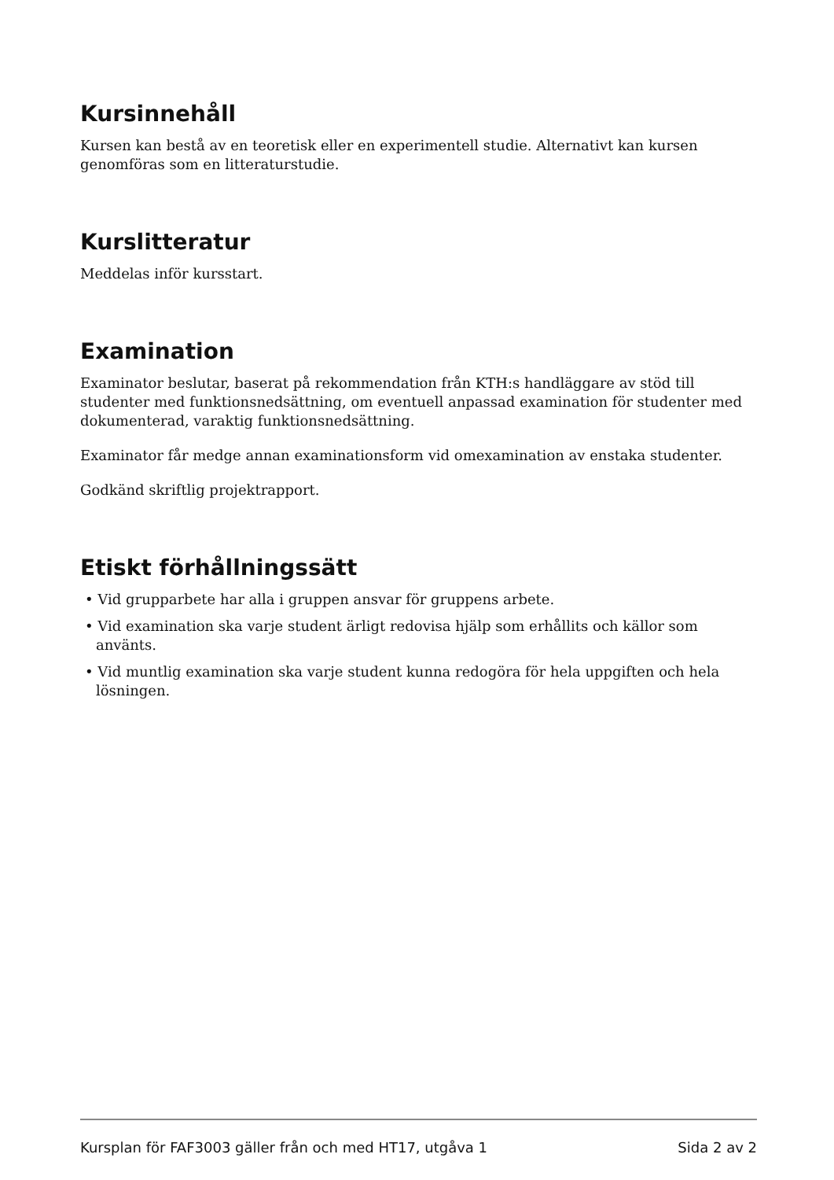Kursinnehåll
Kursen kan bestå av en teoretisk eller en experimentell studie. Alternativt kan kursen genomföras som en litteraturstudie.
Kurslitteratur
Meddelas inför kursstart.
Examination
Examinator beslutar, baserat på rekommendation från KTH:s handläggare av stöd till studenter med funktionsnedsättning, om eventuell anpassad examination för studenter med dokumenterad, varaktig funktionsnedsättning.
Examinator får medge annan examinationsform vid omexamination av enstaka studenter.
Godkänd skriftlig projektrapport.
Etiskt förhållningssätt
• Vid grupparbete har alla i gruppen ansvar för gruppens arbete.
• Vid examination ska varje student ärligt redovisa hjälp som erhållits och källor som använts.
• Vid muntlig examination ska varje student kunna redogöra för hela uppgiften och hela lösningen.
Kursplan för FAF3003 gäller från och med HT17, utgåva 1 Sida 2 av 2